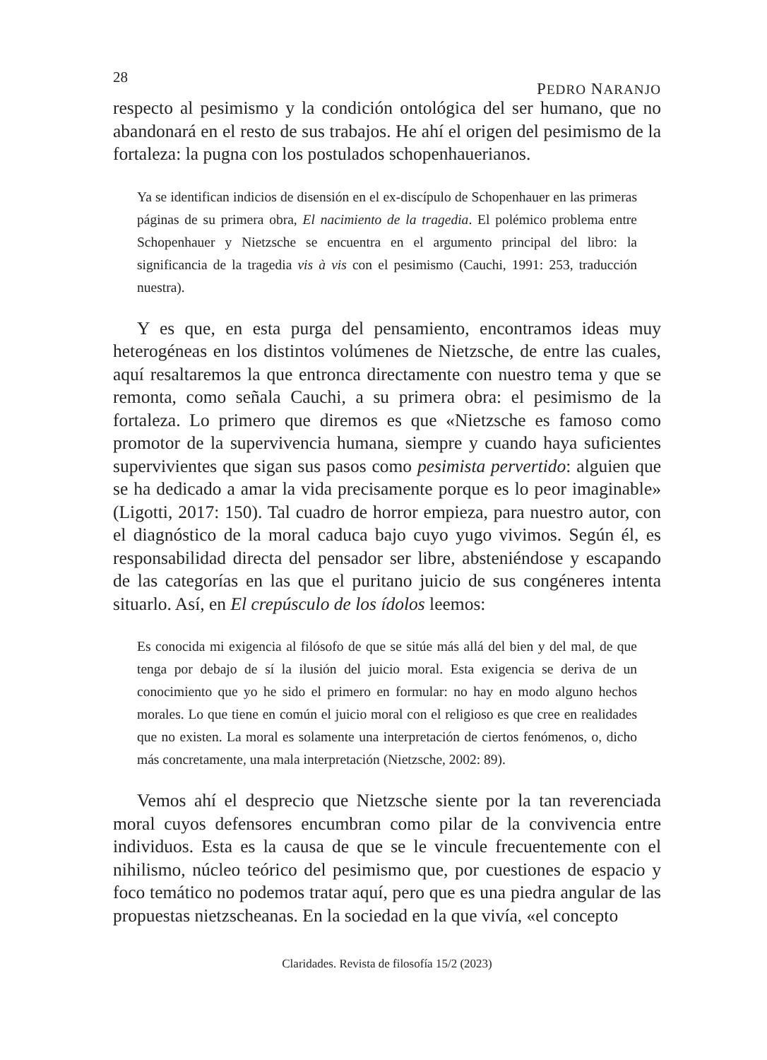28 PEDRO NARANJO
respecto al pesimismo y la condición ontológica del ser humano, que no abandonará en el resto de sus trabajos. He ahí el origen del pesimismo de la fortaleza: la pugna con los postulados schopenhauerianos.
Ya se identifican indicios de disensión en el ex-discípulo de Schopenhauer en las primeras páginas de su primera obra, El nacimiento de la tragedia. El polémico problema entre Schopenhauer y Nietzsche se encuentra en el argumento principal del libro: la significancia de la tragedia vis à vis con el pesimismo (Cauchi, 1991: 253, traducción nuestra).
Y es que, en esta purga del pensamiento, encontramos ideas muy heterogéneas en los distintos volúmenes de Nietzsche, de entre las cuales, aquí resaltaremos la que entronca directamente con nuestro tema y que se remonta, como señala Cauchi, a su primera obra: el pesimismo de la fortaleza. Lo primero que diremos es que «Nietzsche es famoso como promotor de la supervivencia humana, siempre y cuando haya suficientes supervivientes que sigan sus pasos como pesimista pervertido: alguien que se ha dedicado a amar la vida precisamente porque es lo peor imaginable» (Ligotti, 2017: 150). Tal cuadro de horror empieza, para nuestro autor, con el diagnóstico de la moral caduca bajo cuyo yugo vivimos. Según él, es responsabilidad directa del pensador ser libre, absteniéndose y escapando de las categorías en las que el puritano juicio de sus congéneres intenta situarlo. Así, en El crepúsculo de los ídolos leemos:
Es conocida mi exigencia al filósofo de que se sitúe más allá del bien y del mal, de que tenga por debajo de sí la ilusión del juicio moral. Esta exigencia se deriva de un conocimiento que yo he sido el primero en formular: no hay en modo alguno hechos morales. Lo que tiene en común el juicio moral con el religioso es que cree en realidades que no existen. La moral es solamente una interpretación de ciertos fenómenos, o, dicho más concretamente, una mala interpretación (Nietzsche, 2002: 89).
Vemos ahí el desprecio que Nietzsche siente por la tan reverenciada moral cuyos defensores encumbran como pilar de la convivencia entre individuos. Esta es la causa de que se le vincule frecuentemente con el nihilismo, núcleo teórico del pesimismo que, por cuestiones de espacio y foco temático no podemos tratar aquí, pero que es una piedra angular de las propuestas nietzscheanas. En la sociedad en la que vivía, «el concepto
Claridades. Revista de filosofía 15/2 (2023)